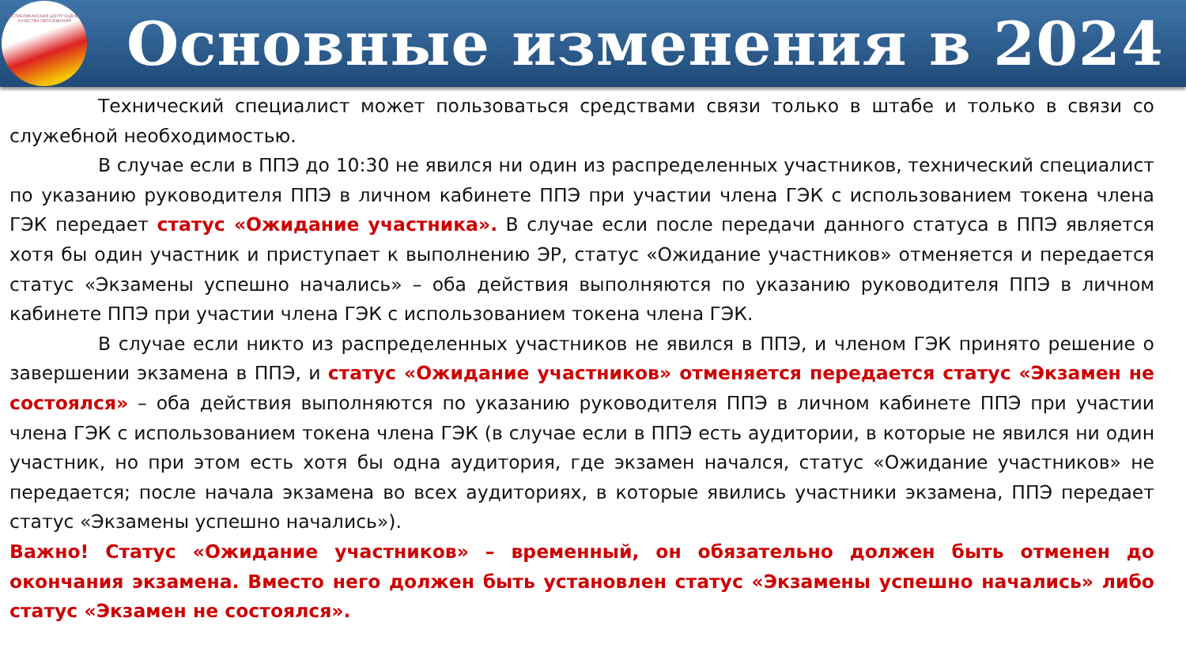РЕСПУБЛИКАНСКИЙ ЦЕНТР ОЦЕНКИ КАЧЕСТВА ОБРАЗОВАНИЯ
Основные изменения в 2024
Технический специалист может пользоваться средствами связи только в штабе и только в связи со служебной необходимостью.
В случае если в ППЭ до 10:30 не явился ни один из распределенных участников, технический специалист по указанию руководителя ППЭ в личном кабинете ППЭ при участии члена ГЭК с использованием токена члена ГЭК передает статус «Ожидание участника». В случае если после передачи данного статуса в ППЭ является хотя бы один участник и приступает к выполнению ЭР, статус «Ожидание участников» отменяется и передается статус «Экзамены успешно начались» – оба действия выполняются по указанию руководителя ППЭ в личном кабинете ППЭ при участии члена ГЭК с использованием токена члена ГЭК.
В случае если никто из распределенных участников не явился в ППЭ, и членом ГЭК принято решение о завершении экзамена в ППЭ, и статус «Ожидание участников» отменяется передается статус «Экзамен не состоялся» – оба действия выполняются по указанию руководителя ППЭ в личном кабинете ППЭ при участии члена ГЭК с использованием токена члена ГЭК (в случае если в ППЭ есть аудитории, в которые не явился ни один участник, но при этом есть хотя бы одна аудитория, где экзамен начался, статус «Ожидание участников» не передается; после начала экзамена во всех аудиториях, в которые явились участники экзамена, ППЭ передает статус «Экзамены успешно начались»).
Важно! Статус «Ожидание участников» – временный, он обязательно должен быть отменен до окончания экзамена. Вместо него должен быть установлен статус «Экзамены успешно начались» либо статус «Экзамен не состоялся».